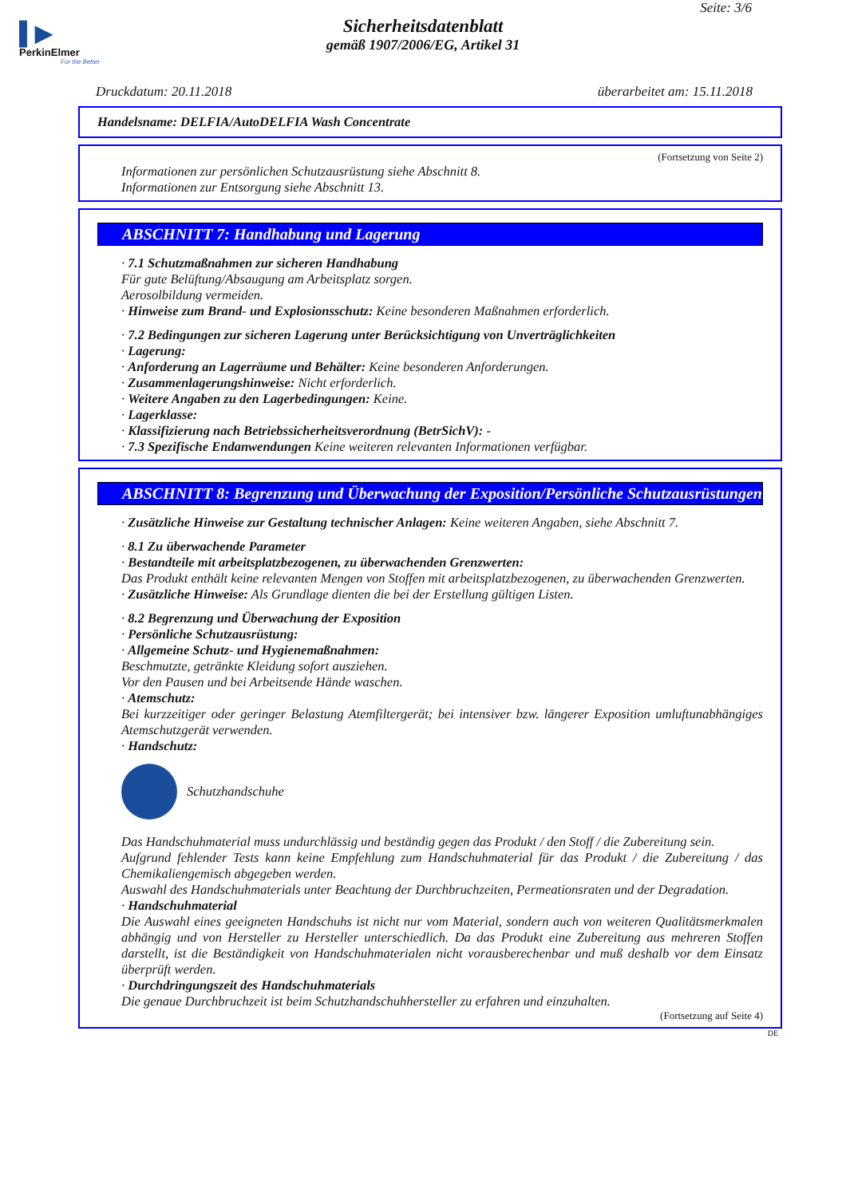▌▶
PerkinElmer
For the Better
Seite: 3/6
Sicherheitsdatenblatt
gemäß 1907/2006/EG, Artikel 31
Druckdatum: 20.11.2018 überarbeitet am: 15.11.2018
Handelsname: DELFIA/AutoDELFIA Wash Concentrate
(Fortsetzung von Seite 2)
Informationen zur persönlichen Schutzausrüstung siehe Abschnitt 8.
Informationen zur Entsorgung siehe Abschnitt 13.
ABSCHNITT 7: Handhabung und Lagerung
· 7.1 Schutzmaßnahmen zur sicheren Handhabung
Für gute Belüftung/Absaugung am Arbeitsplatz sorgen.
Aerosolbildung vermeiden.
· Hinweise zum Brand- und Explosionsschutz: Keine besonderen Maßnahmen erforderlich.
· 7.2 Bedingungen zur sicheren Lagerung unter Berücksichtigung von Unverträglichkeiten
· Lagerung:
· Anforderung an Lagerräume und Behälter: Keine besonderen Anforderungen.
· Zusammenlagerungshinweise: Nicht erforderlich.
· Weitere Angaben zu den Lagerbedingungen: Keine.
· Lagerklasse:
· Klassifizierung nach Betriebssicherheitsverordnung (BetrSichV): -
· 7.3 Spezifische Endanwendungen Keine weiteren relevanten Informationen verfügbar.
ABSCHNITT 8: Begrenzung und Überwachung der Exposition/Persönliche Schutzausrüstungen
· Zusätzliche Hinweise zur Gestaltung technischer Anlagen: Keine weiteren Angaben, siehe Abschnitt 7.
· 8.1 Zu überwachende Parameter
· Bestandteile mit arbeitsplatzbezogenen, zu überwachenden Grenzwerten:
Das Produkt enthält keine relevanten Mengen von Stoffen mit arbeitsplatzbezogenen, zu überwachenden Grenzwerten.
· Zusätzliche Hinweise: Als Grundlage dienten die bei der Erstellung gültigen Listen.
· 8.2 Begrenzung und Überwachung der Exposition
· Persönliche Schutzausrüstung:
· Allgemeine Schutz- und Hygienemaßnahmen:
Beschmutzte, getränkte Kleidung sofort ausziehen.
Vor den Pausen und bei Arbeitsende Hände waschen.
· Atemschutz:
Bei kurzzeitiger oder geringer Belastung Atemfiltergerät; bei intensiver bzw. längerer Exposition umluftunabhängiges Atemschutzgerät verwenden.
· Handschutz:
Schutzhandschuhe
Das Handschuhmaterial muss undurchlässig und beständig gegen das Produkt / den Stoff / die Zubereitung sein.
Aufgrund fehlender Tests kann keine Empfehlung zum Handschuhmaterial für das Produkt / die Zubereitung / das Chemikaliengemisch abgegeben werden.
Auswahl des Handschuhmaterials unter Beachtung der Durchbruchzeiten, Permeationsraten und der Degradation.
· Handschuhmaterial
Die Auswahl eines geeigneten Handschuhs ist nicht nur vom Material, sondern auch von weiteren Qualitätsmerkmalen abhängig und von Hersteller zu Hersteller unterschiedlich. Da das Produkt eine Zubereitung aus mehreren Stoffen darstellt, ist die Beständigkeit von Handschuhmaterialen nicht vorausberechenbar und muß deshalb vor dem Einsatz überprüft werden.
· Durchdringungszeit des Handschuhmaterials
Die genaue Durchbruchzeit ist beim Schutzhandschuhhersteller zu erfahren und einzuhalten.
(Fortsetzung auf Seite 4)
DE